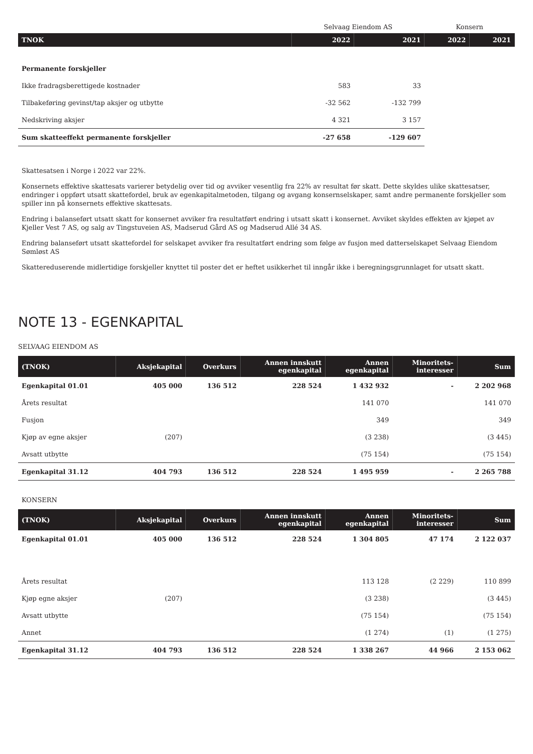| | Selvaag Eiendom AS | | Konsern | |
| TNOK | 2022 | 2021 | 2022 | 2021 |
| Permanente forskjeller | | | | |
| Ikke fradragsberettigede kostnader | 583 | 33 | | |
| Tilbakeføring gevinst/tap aksjer og utbytte | -32 562 | -132 799 | | |
| Nedskriving aksjer | 4 321 | 3 157 | | |
| Sum skatteeffekt permanente forskjeller | -27 658 | -129 607 | | |
Skattesatsen i Norge i 2022 var 22%.
Konsernets effektive skattesats varierer betydelig over tid og avviker vesentlig fra 22% av resultat før skatt. Dette skyldes ulike skattesatser, endringer i oppført utsatt skattefordel, bruk av egenkapitalmetoden, tilgang og avgang konsernselskaper, samt andre permanente forskjeller som spiller inn på konsernets effektive skattesats.
Endring i balanseført utsatt skatt for konsernet avviker fra resultatført endring i utsatt skatt i konsernet. Avviket skyldes effekten av kjøpet av Kjeller Vest 7 AS, og salg av Tingstuveien AS, Madserud Gård AS og Madserud Allé 34 AS.
Endring balanseført utsatt skattefordel for selskapet avviker fra resultatført endring som følge av fusjon med datterselskapet Selvaag Eiendom Sømløst AS
Skattereduserende midlertidige forskjeller knyttet til poster det er heftet usikkerhet til inngår ikke i beregningsgrunnlaget for utsatt skatt.
NOTE 13 - EGENKAPITAL
SELVAAG EIENDOM AS
| (TNOK) | Aksjekapital | Overkurs | Annen innskutt egenkapital | Annen egenkapital | Minoritets- interesser | Sum |
| --- | --- | --- | --- | --- | --- | --- |
| Egenkapital 01.01 | 405 000 | 136 512 | 228 524 | 1 432 932 | - | 2 202 968 |
| Årets resultat | | | | 141 070 | | 141 070 |
| Fusjon | | | | 349 | | 349 |
| Kjøp av egne aksjer | (207) | | | (3 238) | | (3 445) |
| Avsatt utbytte | | | | (75 154) | | (75 154) |
| Egenkapital 31.12 | 404 793 | 136 512 | 228 524 | 1 495 959 | - | 2 265 788 |
KONSERN
| (TNOK) | Aksjekapital | Overkurs | Annen innskutt egenkapital | Annen egenkapital | Minoritets- interesser | Sum |
| --- | --- | --- | --- | --- | --- | --- |
| Egenkapital 01.01 | 405 000 | 136 512 | 228 524 | 1 304 805 | 47 174 | 2 122 037 |
| Årets resultat | | | | 113 128 | (2 229) | 110 899 |
| Kjøp egne aksjer | (207) | | | (3 238) | | (3 445) |
| Avsatt utbytte | | | | (75 154) | | (75 154) |
| Annet | | | | (1 274) | (1) | (1 275) |
| Egenkapital 31.12 | 404 793 | 136 512 | 228 524 | 1 338 267 | 44 966 | 2 153 062 |